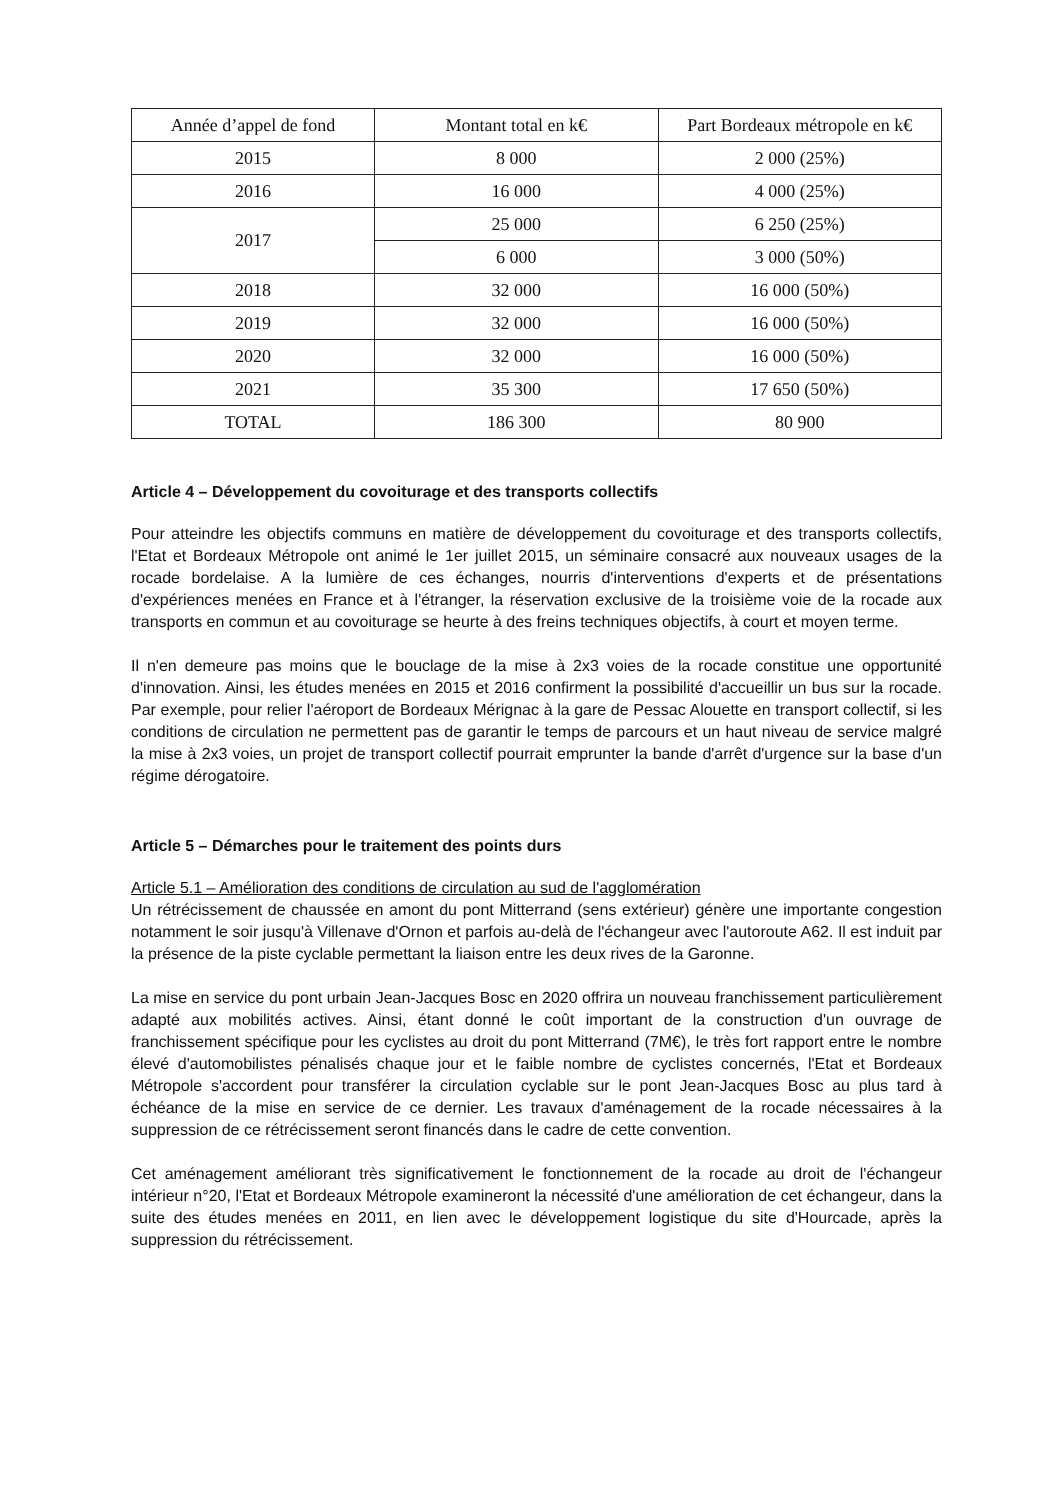| Année d’appel de fond | Montant total en k€ | Part Bordeaux métropole en k€ |
| --- | --- | --- |
| 2015 | 8 000 | 2 000 (25%) |
| 2016 | 16 000 | 4 000 (25%) |
| 2017 | 25 000 | 6 250 (25%) |
| | 6 000 | 3 000 (50%) |
| 2018 | 32 000 | 16 000 (50%) |
| 2019 | 32 000 | 16 000 (50%) |
| 2020 | 32 000 | 16 000 (50%) |
| 2021 | 35 300 | 17 650 (50%) |
| TOTAL | 186 300 | 80 900 |
Article 4 – Développement du covoiturage et des transports collectifs
Pour atteindre les objectifs communs en matière de développement du covoiturage et des transports collectifs, l'Etat et Bordeaux Métropole ont animé le 1er juillet 2015, un séminaire consacré aux nouveaux usages de la rocade bordelaise. A la lumière de ces échanges, nourris d'interventions d'experts et de présentations d'expériences menées en France et à l'étranger, la réservation exclusive de la troisième voie de la rocade aux transports en commun et au covoiturage se heurte à des freins techniques objectifs, à court et moyen terme.
Il n'en demeure pas moins que le bouclage de la mise à 2x3 voies de la rocade constitue une opportunité d'innovation. Ainsi, les études menées en 2015 et 2016 confirment la possibilité d'accueillir un bus sur la rocade. Par exemple, pour relier l'aéroport de Bordeaux Mérignac à la gare de Pessac Alouette en transport collectif, si les conditions de circulation ne permettent pas de garantir le temps de parcours et un haut niveau de service malgré la mise à 2x3 voies, un projet de transport collectif pourrait emprunter la bande d'arrêt d'urgence sur la base d'un régime dérogatoire.
Article 5 – Démarches pour le traitement des points durs
Article 5.1 – Amélioration des conditions de circulation au sud de l'agglomération
Un rétrécissement de chaussée en amont du pont Mitterrand (sens extérieur) génère une importante congestion notamment le soir jusqu'à Villenave d'Ornon et parfois au-delà de l'échangeur avec l'autoroute A62. Il est induit par la présence de la piste cyclable permettant la liaison entre les deux rives de la Garonne.
La mise en service du pont urbain Jean-Jacques Bosc en 2020 offrira un nouveau franchissement particulièrement adapté aux mobilités actives. Ainsi, étant donné le coût important de la construction d'un ouvrage de franchissement spécifique pour les cyclistes au droit du pont Mitterrand (7M€), le très fort rapport entre le nombre élevé d'automobilistes pénalisés chaque jour et le faible nombre de cyclistes concernés, l'Etat et Bordeaux Métropole s'accordent pour transférer la circulation cyclable sur le pont Jean-Jacques Bosc au plus tard à échéance de la mise en service de ce dernier. Les travaux d'aménagement de la rocade nécessaires à la suppression de ce rétrécissement seront financés dans le cadre de cette convention.
Cet aménagement améliorant très significativement le fonctionnement de la rocade au droit de l'échangeur intérieur n°20, l'Etat et Bordeaux Métropole examineront la nécessité d'une amélioration de cet échangeur, dans la suite des études menées en 2011, en lien avec le développement logistique du site d'Hourcade, après la suppression du rétrécissement.